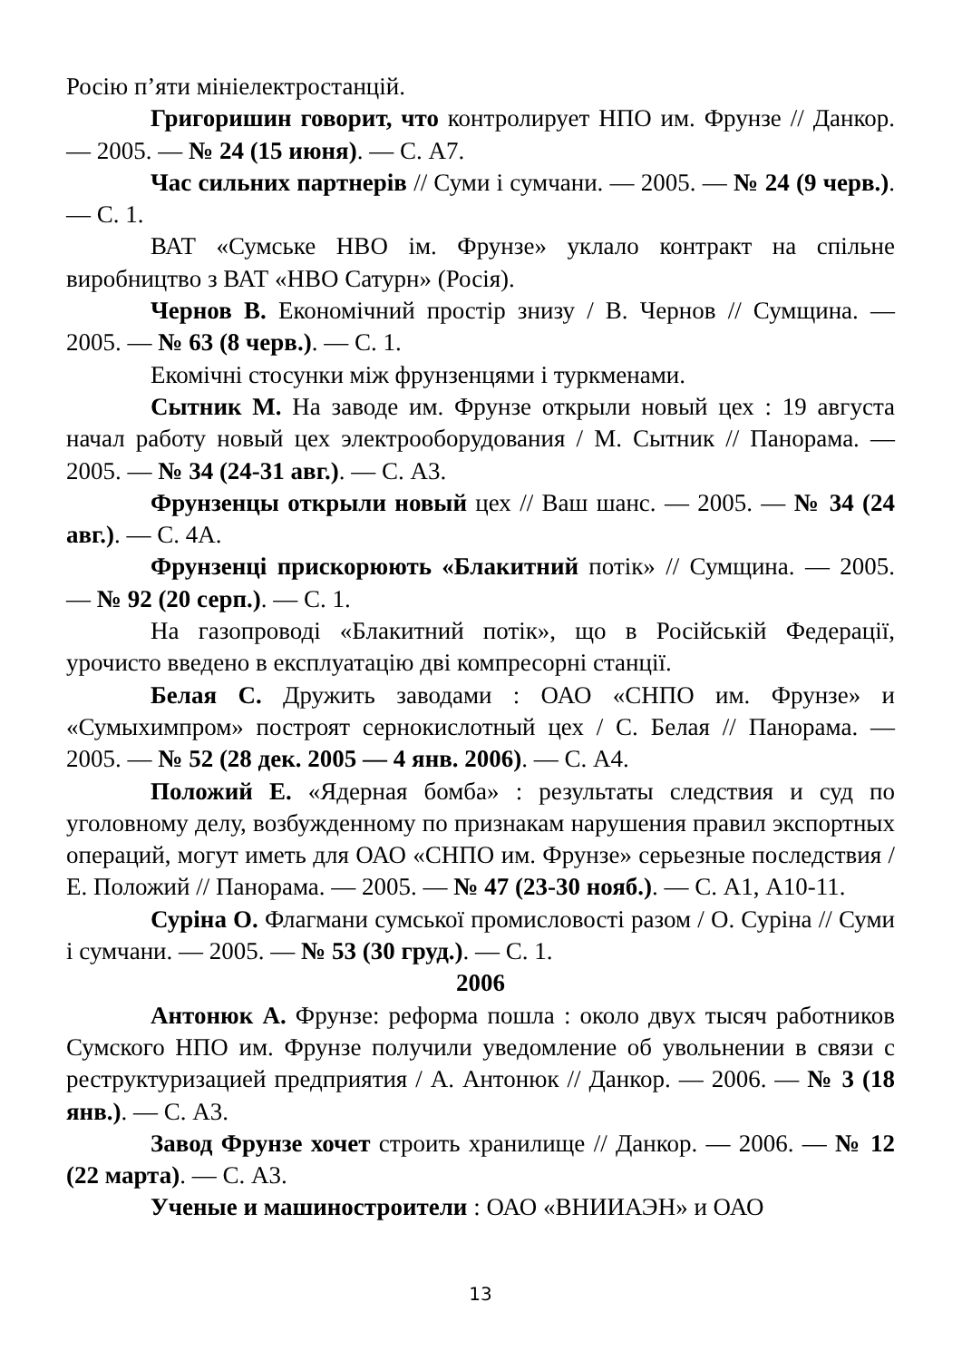Росію п’яти мініелектростанцій.
Григоришин говорит, что контролирует НПО им. Фрунзе // Данкор. — 2005. — № 24 (15 июня). — С. А7.
Час сильних партнерів // Суми і сумчани. — 2005. — № 24 (9 черв.). — С. 1.
ВАТ «Сумське НВО ім. Фрунзе» уклало контракт на спільне виробництво з ВАТ «НВО Сатурн» (Росія).
Чернов В. Економічний простір знизу / В. Чернов // Сумщина. — 2005. — № 63 (8 черв.). — С. 1.
Екомічні стосунки між фрунзенцями і туркменами.
Сытник М. На заводе им. Фрунзе открыли новый цех : 19 августа начал работу новый цех электрооборудования / М. Сытник // Панорама. — 2005. — № 34 (24-31 авг.). — С. А3.
Фрунзенцы открыли новый цех // Ваш шанс. — 2005. — № 34 (24 авг.). — С. 4А.
Фрунзенці прискорюють «Блакитний потік» // Сумщина. — 2005. — № 92 (20 серп.). — С. 1.
На газопроводі «Блакитний потік», що в Російській Федерації, урочисто введено в експлуатацію дві компресорні станції.
Белая С. Дружить заводами : ОАО «СНПО им. Фрунзе» и «Сумыхимпром» построят сернокислотный цех / С. Белая // Панорама. — 2005. — № 52 (28 дек. 2005 — 4 янв. 2006). — С. А4.
Положий Е. «Ядерная бомба» : результаты следствия и суд по уголовному делу, возбужденному по признакам нарушения правил экспортных операций, могут иметь для ОАО «СНПО им. Фрунзе» серьезные последствия / Е. Положий // Панорама. — 2005. — № 47 (23-30 нояб.). — С. А1, А10-11.
Суріна О. Флагмани сумської промисловості разом / О. Суріна // Суми і сумчани. — 2005. — № 53 (30 груд.). — С. 1.
2006
Антонюк А. Фрунзе: реформа пошла : около двух тысяч работников Сумского НПО им. Фрунзе получили уведомление об увольнении в связи с реструктуризацией предприятия / А. Антонюк // Данкор. — 2006. — № 3 (18 янв.). — С. А3.
Завод Фрунзе хочет строить хранилище // Данкор. — 2006. — № 12 (22 марта). — С. А3.
Ученые и машиностроители : ОАО «ВНИИАЭН» и ОАО
13